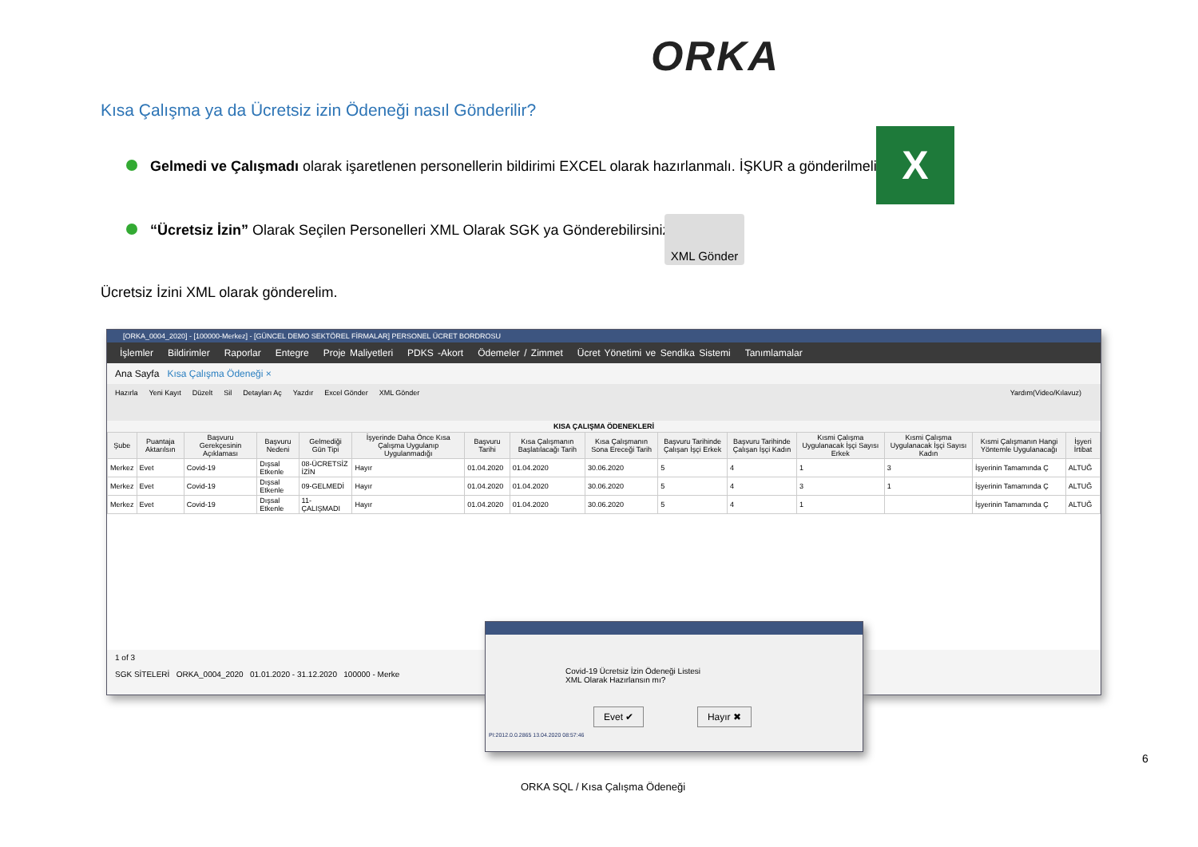ORKA
Kısa Çalışma ya da Ücretsiz izin Ödeneği nasıl Gönderilir?
Gelmedi ve Çalışmadı olarak işaretlenen personellerin bildirimi EXCEL olarak hazırlanmalı. İŞKUR a gönderilmeli.
X
“Ücretsiz İzin” Olarak Seçilen Personelleri XML Olarak SGK ya Gönderebilirsiniz.
XML Gönder
Ücretsiz İzini XML olarak gönderelim.
[ORKA_0004_2020] - [100000-Merkez] - [GÜNCEL DEMO SEKTÖREL FİRMALAR] PERSONEL ÜCRET BORDROSU
İşlemler Bildirimler Raporlar Entegre Proje Maliyetleri PDKS -Akort Ödemeler / Zimmet Ücret Yönetimi ve Sendika Sistemi Tanımlamalar
Ana Sayfa Kısa Çalışma Ödeneği ×
Hazırla Yeni Kayıt Düzelt Sil Detayları Aç Yazdır Excel Gönder XML Gönder Yardım(Video/Kılavuz)
KISA ÇALIŞMA ÖDENEKLERİ
| Şube | Puantaja Aktarılsın | Başvuru Gerekçesinin Açıklaması | Başvuru Nedeni | Gelmediği Gün Tipi | İşyerinde Daha Önce Kısa Çalışma Uygulanıp Uygulanmadığı | Başvuru Tarihi | Kısa Çalışmanın Başlatılacağı Tarih | Kısa Çalışmanın Sona Ereceği Tarih | Başvuru Tarihinde Çalışan İşçi Erkek | Başvuru Tarihinde Çalışan İşçi Kadın | Kısmi Çalışma Uygulanacak İşçi Sayısı Erkek | Kısmi Çalışma Uygulanacak İşçi Sayısı Kadın | Kısmi Çalışmanın Hangi Yöntemle Uygulanacağı | İşyeri İrtibat |
| --- | --- | --- | --- | --- | --- | --- | --- | --- | --- | --- | --- | --- | --- | --- |
| Merkez | Evet | Covid-19 | Dışsal Etkenle | 08-ÜCRETSİZ İZİN | Hayır | 01.04.2020 | 01.04.2020 | 30.06.2020 | 5 | 4 | 1 | 3 | İşyerinin Tamamında Ç | ALTUĞ |
| Merkez | Evet | Covid-19 | Dışsal Etkenle | 09-GELMEDİ | Hayır | 01.04.2020 | 01.04.2020 | 30.06.2020 | 5 | 4 | 3 | 1 | İşyerinin Tamamında Ç | ALTUĞ |
| Merkez | Evet | Covid-19 | Dışsal Etkenle | 11-ÇALIŞMADI | Hayır | 01.04.2020 | 01.04.2020 | 30.06.2020 | 5 | 4 | 1 | | İşyerinin Tamamında Ç | ALTUĞ |
1 of 3
SGK SİTELERİ ORKA_0004_2020 01.01.2020 - 31.12.2020 100000 - Merke
Covid-19 Ücretsiz İzin Ödeneği Listesi
XML Olarak Hazırlansın mı?
Evet ✔ Hayır ✖
PI:2012.0.0.2865 13.04.2020 08:57:46
6
ORKA SQL / Kısa Çalışma Ödeneği